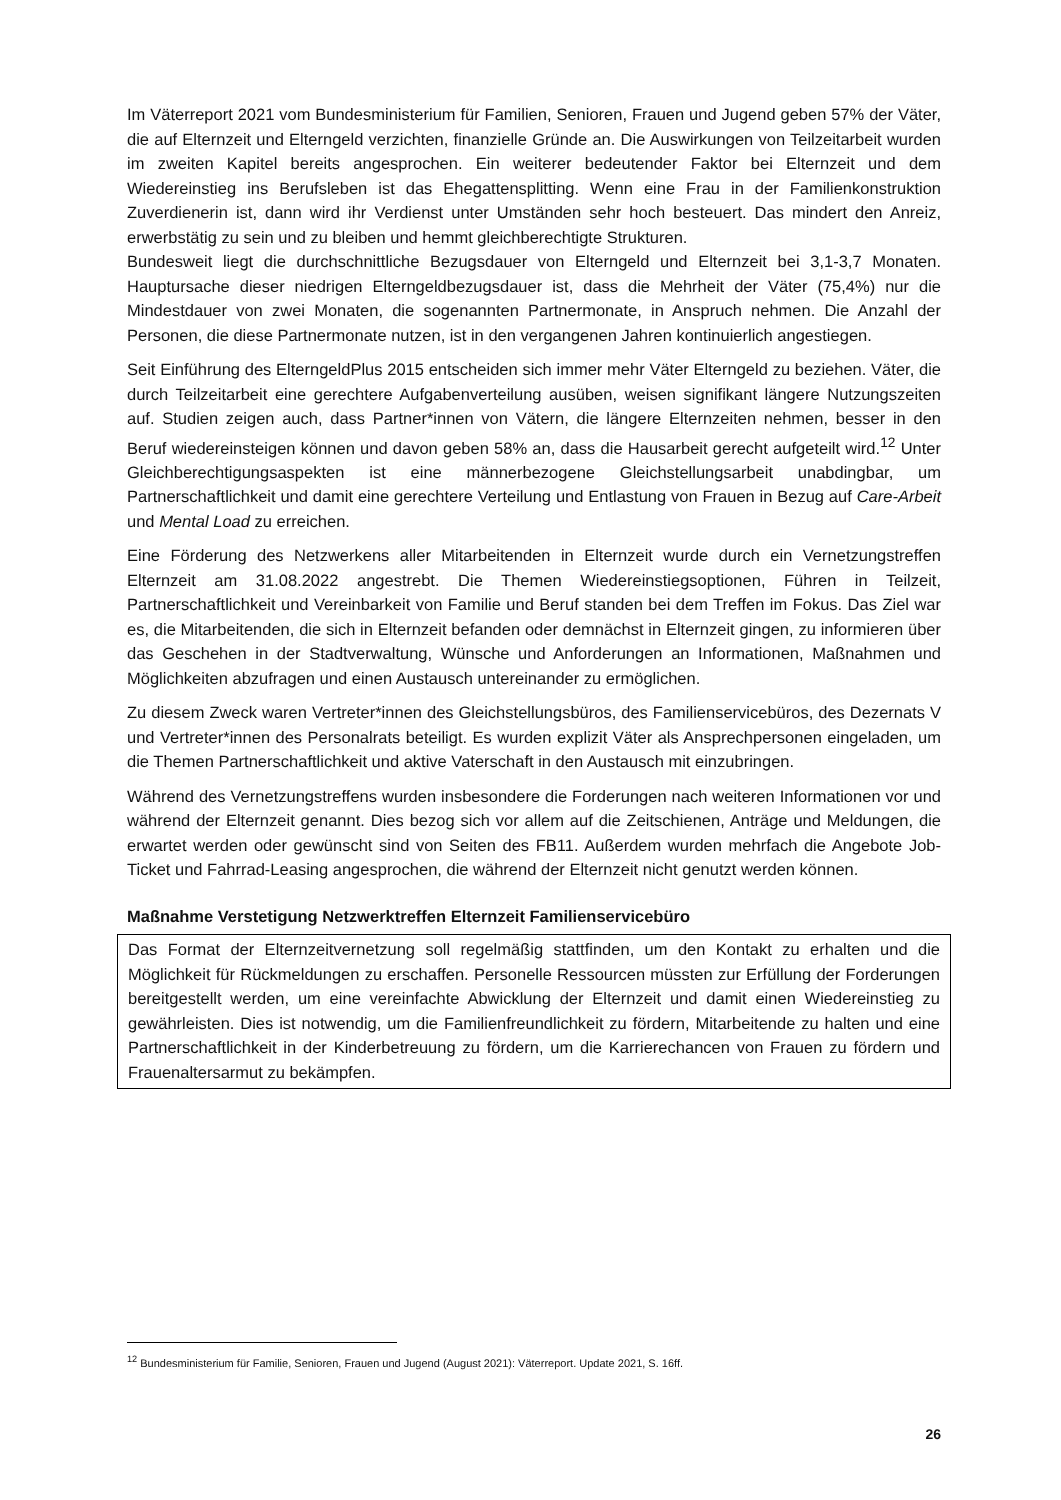Im Väterreport 2021 vom Bundesministerium für Familien, Senioren, Frauen und Jugend geben 57% der Väter, die auf Elternzeit und Elterngeld verzichten, finanzielle Gründe an. Die Auswirkungen von Teilzeitarbeit wurden im zweiten Kapitel bereits angesprochen. Ein weiterer bedeutender Faktor bei Elternzeit und dem Wiedereinstieg ins Berufsleben ist das Ehegattensplitting. Wenn eine Frau in der Familienkonstruktion Zuverdienerin ist, dann wird ihr Verdienst unter Umständen sehr hoch besteuert. Das mindert den Anreiz, erwerbstätig zu sein und zu bleiben und hemmt gleichberechtigte Strukturen.
Bundesweit liegt die durchschnittliche Bezugsdauer von Elterngeld und Elternzeit bei 3,1-3,7 Monaten. Hauptursache dieser niedrigen Elterngeldbezugsdauer ist, dass die Mehrheit der Väter (75,4%) nur die Mindestdauer von zwei Monaten, die sogenannten Partnermonate, in Anspruch nehmen. Die Anzahl der Personen, die diese Partnermonate nutzen, ist in den vergangenen Jahren kontinuierlich angestiegen.
Seit Einführung des ElterngeldPlus 2015 entscheiden sich immer mehr Väter Elterngeld zu beziehen. Väter, die durch Teilzeitarbeit eine gerechtere Aufgabenverteilung ausüben, weisen signifikant längere Nutzungszeiten auf. Studien zeigen auch, dass Partner*innen von Vätern, die längere Elternzeiten nehmen, besser in den Beruf wiedereinsteigen können und davon geben 58% an, dass die Hausarbeit gerecht aufgeteilt wird.<sup>12</sup> Unter Gleichberechtigungsaspekten ist eine männerbezogene Gleichstellungsarbeit unabdingbar, um Partnerschaftlichkeit und damit eine gerechtere Verteilung und Entlastung von Frauen in Bezug auf Care-Arbeit und Mental Load zu erreichen.
Eine Förderung des Netzwerkens aller Mitarbeitenden in Elternzeit wurde durch ein Vernetzungstreffen Elternzeit am 31.08.2022 angestrebt. Die Themen Wiedereinstiegsoptionen, Führen in Teilzeit, Partnerschaftlichkeit und Vereinbarkeit von Familie und Beruf standen bei dem Treffen im Fokus. Das Ziel war es, die Mitarbeitenden, die sich in Elternzeit befanden oder demnächst in Elternzeit gingen, zu informieren über das Geschehen in der Stadtverwaltung, Wünsche und Anforderungen an Informationen, Maßnahmen und Möglichkeiten abzufragen und einen Austausch untereinander zu ermöglichen.
Zu diesem Zweck waren Vertreter*innen des Gleichstellungsbüros, des Familienservicebüros, des Dezernats V und Vertreter*innen des Personalrats beteiligt. Es wurden explizit Väter als Ansprechpersonen eingeladen, um die Themen Partnerschaftlichkeit und aktive Vaterschaft in den Austausch mit einzubringen.
Während des Vernetzungstreffens wurden insbesondere die Forderungen nach weiteren Informationen vor und während der Elternzeit genannt. Dies bezog sich vor allem auf die Zeitschienen, Anträge und Meldungen, die erwartet werden oder gewünscht sind von Seiten des FB11. Außerdem wurden mehrfach die Angebote Job-Ticket und Fahrrad-Leasing angesprochen, die während der Elternzeit nicht genutzt werden können.
Maßnahme Verstetigung Netzwerktreffen Elternzeit Familienservicebüro
Das Format der Elternzeitvernetzung soll regelmäßig stattfinden, um den Kontakt zu erhalten und die Möglichkeit für Rückmeldungen zu erschaffen. Personelle Ressourcen müssten zur Erfüllung der Forderungen bereitgestellt werden, um eine vereinfachte Abwicklung der Elternzeit und damit einen Wiedereinstieg zu gewährleisten. Dies ist notwendig, um die Familienfreundlichkeit zu fördern, Mitarbeitende zu halten und eine Partnerschaftlichkeit in der Kinderbetreuung zu fördern, um die Karrierechancen von Frauen zu fördern und Frauenaltersarmut zu bekämpfen.
<sup>12</sup> Bundesministerium für Familie, Senioren, Frauen und Jugend (August 2021): Väterreport. Update 2021, S. 16ff.
26